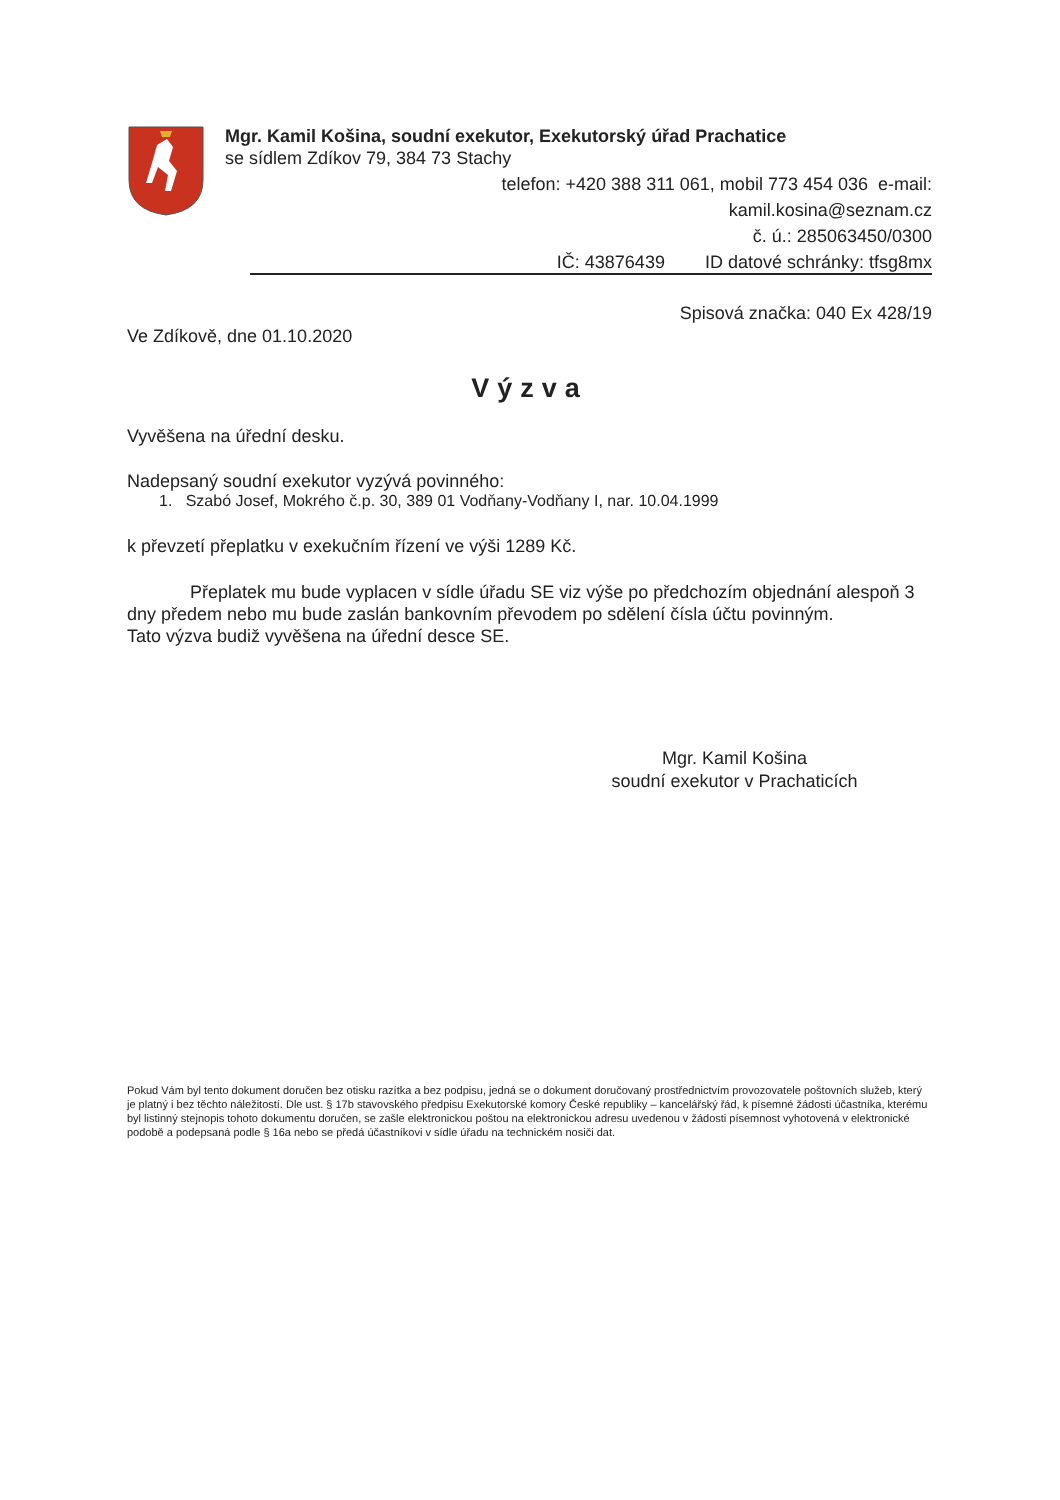Mgr. Kamil Košina, soudní exekutor, Exekutorský úřad Prachatice
se sídlem Zdíkov 79, 384 73 Stachy
telefon: +420 388 311 061, mobil 773 454 036 e-mail:
kamil.kosina@seznam.cz
č. ú.: 285063450/0300
IČ: 43876439 ID datové schránky: tfsg8mx
Spisová značka: 040 Ex 428/19
Ve Zdíkově, dne 01.10.2020
Výzva
Vyvěšena na úřední desku.
Nadepsaný soudní exekutor vyzývá povinného:
1. Szabó Josef, Mokrého č.p. 30, 389 01 Vodňany-Vodňany I, nar. 10.04.1999
k převzetí přeplatku v exekučním řízení ve výši 1289 Kč.
Přeplatek mu bude vyplacen v sídle úřadu SE viz výše po předchozím objednání alespoň 3 dny předem nebo mu bude zaslán bankovním převodem po sdělení čísla účtu povinným.
Tato výzva budiž vyvěšena na úřední desce SE.
Mgr. Kamil Košina
soudní exekutor v Prachaticích
Pokud Vám byl tento dokument doručen bez otisku razítka a bez podpisu, jedná se o dokument doručovaný prostřednictvím provozovatele poštovních služeb, který je platný i bez těchto náležitostí. Dle ust. § 17b stavovského předpisu Exekutorské komory České republiky – kancelářský řád, k písemné žádosti účastníka, kterému byl listinný stejnopis tohoto dokumentu doručen, se zašle elektronickou poštou na elektronickou adresu uvedenou v žádosti písemnost vyhotovená v elektronické podobě a podepsaná podle § 16a nebo se předá účastníkovi v sídle úřadu na technickém nosiči dat.